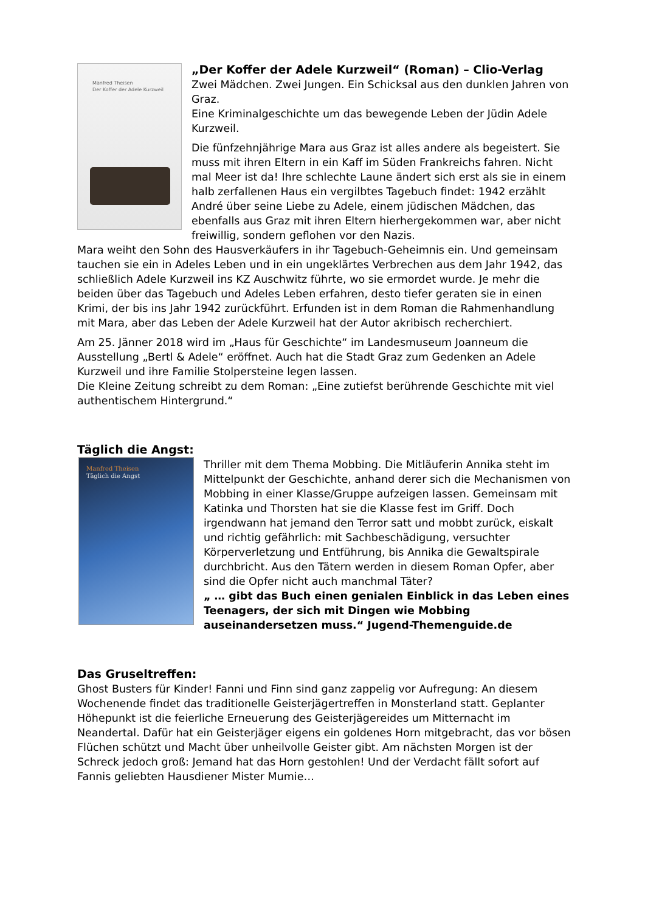Manfred Theisen
Der Koffer der Adele Kurzweil
„Der Koffer der Adele Kurzweil“ (Roman) – Clio-Verlag
Zwei Mädchen. Zwei Jungen. Ein Schicksal aus den dunklen Jahren von Graz.
Eine Kriminalgeschichte um das bewegende Leben der Jüdin Adele Kurzweil.
Die fünfzehnjährige Mara aus Graz ist alles andere als begeistert. Sie muss mit ihren Eltern in ein Kaff im Süden Frankreichs fahren. Nicht mal Meer ist da! Ihre schlechte Laune ändert sich erst als sie in einem halb zerfallenen Haus ein vergilbtes Tagebuch findet: 1942 erzählt André über seine Liebe zu Adele, einem jüdischen Mädchen, das ebenfalls aus Graz mit ihren Eltern hierhergekommen war, aber nicht freiwillig, sondern geflohen vor den Nazis.
Mara weiht den Sohn des Hausverkäufers in ihr Tagebuch-Geheimnis ein. Und gemeinsam tauchen sie ein in Adeles Leben und in ein ungeklärtes Verbrechen aus dem Jahr 1942, das schließlich Adele Kurzweil ins KZ Auschwitz führte, wo sie ermordet wurde. Je mehr die beiden über das Tagebuch und Adeles Leben erfahren, desto tiefer geraten sie in einen Krimi, der bis ins Jahr 1942 zurückführt. Erfunden ist in dem Roman die Rahmenhandlung mit Mara, aber das Leben der Adele Kurzweil hat der Autor akribisch recherchiert.
Am 25. Jänner 2018 wird im „Haus für Geschichte“ im Landesmuseum Joanneum die Ausstellung „Bertl & Adele“ eröffnet. Auch hat die Stadt Graz zum Gedenken an Adele Kurzweil und ihre Familie Stolpersteine legen lassen.
Die Kleine Zeitung schreibt zu dem Roman: „Eine zutiefst berührende Geschichte mit viel authentischem Hintergrund.“
Täglich die Angst:
Manfred Theisen
Täglich die Angst
Thriller mit dem Thema Mobbing. Die Mitläuferin Annika steht im Mittelpunkt der Geschichte, anhand derer sich die Mechanismen von Mobbing in einer Klasse/Gruppe aufzeigen lassen. Gemeinsam mit Katinka und Thorsten hat sie die Klasse fest im Griff. Doch irgendwann hat jemand den Terror satt und mobbt zurück, eiskalt und richtig gefährlich: mit Sachbeschädigung, versuchter Körperverletzung und Entführung, bis Annika die Gewaltspirale durchbricht. Aus den Tätern werden in diesem Roman Opfer, aber sind die Opfer nicht auch manchmal Täter?
„ … gibt das Buch einen genialen Einblick in das Leben eines Teenagers, der sich mit Dingen wie Mobbing auseinandersetzen muss.“ Jugend-Themenguide.de
Das Gruseltreffen:
Ghost Busters für Kinder! Fanni und Finn sind ganz zappelig vor Aufregung: An diesem Wochenende findet das traditionelle Geisterjägertreffen in Monsterland statt. Geplanter Höhepunkt ist die feierliche Erneuerung des Geisterjägereides um Mitternacht im Neandertal. Dafür hat ein Geisterjäger eigens ein goldenes Horn mitgebracht, das vor bösen Flüchen schützt und Macht über unheilvolle Geister gibt. Am nächsten Morgen ist der Schreck jedoch groß: Jemand hat das Horn gestohlen! Und der Verdacht fällt sofort auf Fannis geliebten Hausdiener Mister Mumie…